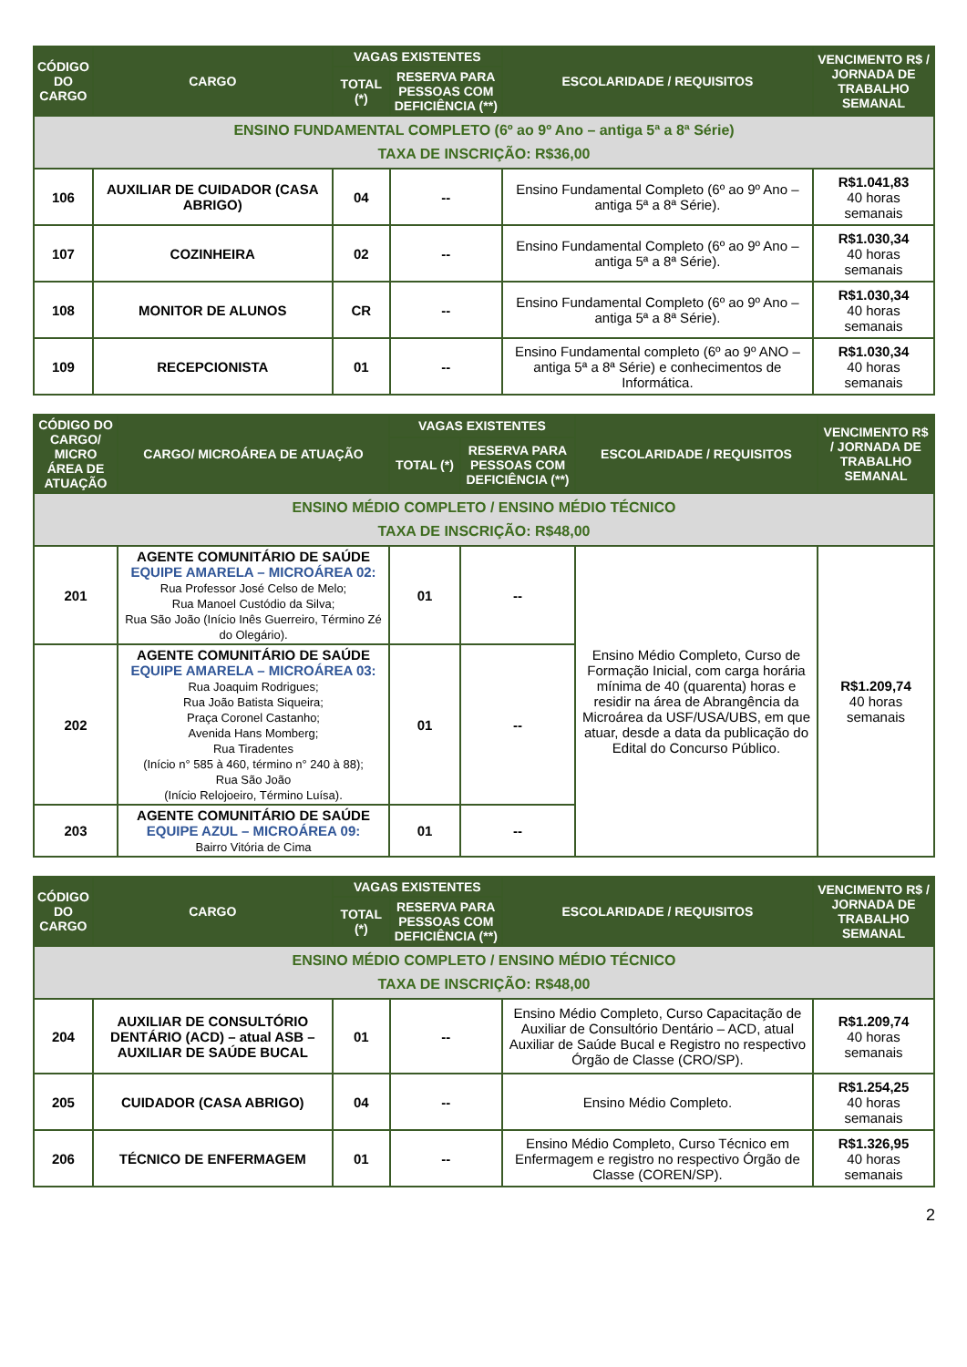| CÓDIGO DO CARGO | CARGO | VAGAS EXISTENTES | | ESCOLARIDADE / REQUISITOS | VENCIMENTO R$ / JORNADA DE TRABALHO SEMANAL |
| --- | --- | --- | --- | --- | --- |
| | | TOTAL (*) | RESERVA PARA PESSOAS COM DEFICIÊNCIA (**) | | |
| ENSINO FUNDAMENTAL COMPLETO (6º ao 9º Ano – antiga 5ª a 8ª Série) TAXA DE INSCRIÇÃO: R$36,00 | | | | | |
| 106 | AUXILIAR DE CUIDADOR (CASA ABRIGO) | 04 | -- | Ensino Fundamental Completo (6º ao 9º Ano – antiga 5ª a 8ª Série). | R$1.041,83 40 horas semanais |
| 107 | COZINHEIRA | 02 | -- | Ensino Fundamental Completo (6º ao 9º Ano – antiga 5ª a 8ª Série). | R$1.030,34 40 horas semanais |
| 108 | MONITOR DE ALUNOS | CR | -- | Ensino Fundamental Completo (6º ao 9º Ano – antiga 5ª a 8ª Série). | R$1.030,34 40 horas semanais |
| 109 | RECEPCIONISTA | 01 | -- | Ensino Fundamental completo (6º ao 9º ANO – antiga 5ª a 8ª Série) e conhecimentos de Informática. | R$1.030,34 40 horas semanais |
| CÓDIGO DO CARGO/ MICRO ÁREA DE ATUAÇÃO | CARGO/ MICROÁREA DE ATUAÇÃO | VAGAS EXISTENTES | | ESCOLARIDADE / REQUISITOS | VENCIMENTO R$ / JORNADA DE TRABALHO SEMANAL |
| --- | --- | --- | --- | --- | --- |
| | | TOTAL (*) | RESERVA PARA PESSOAS COM DEFICIÊNCIA (**) | | |
| ENSINO MÉDIO COMPLETO / ENSINO MÉDIO TÉCNICO TAXA DE INSCRIÇÃO: R$48,00 | | | | | |
| 201 | AGENTE COMUNITÁRIO DE SAÚDE EQUIPE AMARELA – MICROÁREA 02: Rua Professor José Celso de Melo; Rua Manoel Custódio da Silva; Rua São João (Início Inês Guerreiro, Término Zé do Olegário). | 01 | -- | Ensino Médio Completo, Curso de Formação Inicial, com carga horária mínima de 40 (quarenta) horas e residir na área de Abrangência da Microárea da USF/USA/UBS, em que atuar, desde a data da publicação do Edital do Concurso Público. | R$1.209,74 40 horas semanais |
| 202 | AGENTE COMUNITÁRIO DE SAÚDE EQUIPE AMARELA – MICROÁREA 03: Rua Joaquim Rodrigues; Rua João Batista Siqueira; Praça Coronel Castanho; Avenida Hans Momberg; Rua Tiradentes (Início n° 585 à 460, término n° 240 à 88); Rua São João (Início Relojoeiro, Término Luísa). | 01 | -- | | |
| 203 | AGENTE COMUNITÁRIO DE SAÚDE EQUIPE AZUL – MICROÁREA 09: Bairro Vitória de Cima | 01 | -- | | |
| CÓDIGO DO CARGO | CARGO | VAGAS EXISTENTES | | ESCOLARIDADE / REQUISITOS | VENCIMENTO R$ / JORNADA DE TRABALHO SEMANAL |
| --- | --- | --- | --- | --- | --- |
| | | TOTAL (*) | RESERVA PARA PESSOAS COM DEFICIÊNCIA (**) | | |
| ENSINO MÉDIO COMPLETO / ENSINO MÉDIO TÉCNICO TAXA DE INSCRIÇÃO: R$48,00 | | | | | |
| 204 | AUXILIAR DE CONSULTÓRIO DENTÁRIO (ACD) – atual ASB – AUXILIAR DE SAÚDE BUCAL | 01 | -- | Ensino Médio Completo, Curso Capacitação de Auxiliar de Consultório Dentário – ACD, atual Auxiliar de Saúde Bucal e Registro no respectivo Órgão de Classe (CRO/SP). | R$1.209,74 40 horas semanais |
| 205 | CUIDADOR (CASA ABRIGO) | 04 | -- | Ensino Médio Completo. | R$1.254,25 40 horas semanais |
| 206 | TÉCNICO DE ENFERMAGEM | 01 | -- | Ensino Médio Completo, Curso Técnico em Enfermagem e registro no respectivo Órgão de Classe (COREN/SP). | R$1.326,95 40 horas semanais |
2